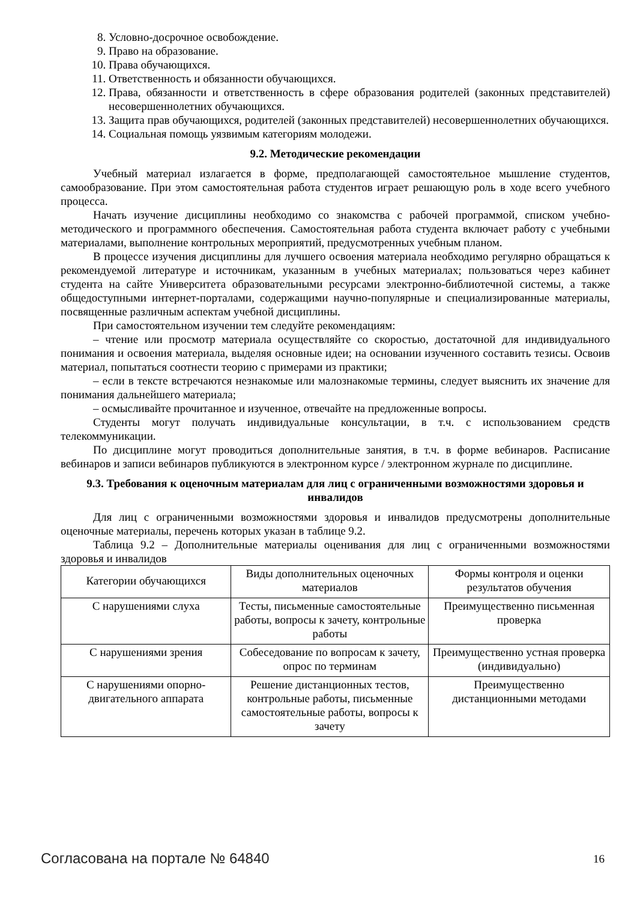8. Условно-досрочное освобождение.
9. Право на образование.
10. Права обучающихся.
11. Ответственность и обязанности обучающихся.
12. Права, обязанности и ответственность в сфере образования родителей (законных представителей) несовершеннолетних обучающихся.
13. Защита прав обучающихся, родителей (законных представителей) несовершеннолетних обучающихся.
14. Социальная помощь уязвимым категориям молодежи.
9.2. Методические рекомендации
Учебный материал излагается в форме, предполагающей самостоятельное мышление студентов, самообразование. При этом самостоятельная работа студентов играет решающую роль в ходе всего учебного процесса.
Начать изучение дисциплины необходимо со знакомства с рабочей программой, списком учебно-методического и программного обеспечения. Самостоятельная работа студента включает работу с учебными материалами, выполнение контрольных мероприятий, предусмотренных учебным планом.
В процессе изучения дисциплины для лучшего освоения материала необходимо регулярно обращаться к рекомендуемой литературе и источникам, указанным в учебных материалах; пользоваться через кабинет студента на сайте Университета образовательными ресурсами электронно-библиотечной системы, а также общедоступными интернет-порталами, содержащими научно-популярные и специализированные материалы, посвященные различным аспектам учебной дисциплины.
При самостоятельном изучении тем следуйте рекомендациям:
– чтение или просмотр материала осуществляйте со скоростью, достаточной для индивидуального понимания и освоения материала, выделяя основные идеи; на основании изученного составить тезисы. Освоив материал, попытаться соотнести теорию с примерами из практики;
– если в тексте встречаются незнакомые или малознакомые термины, следует выяснить их значение для понимания дальнейшего материала;
– осмысливайте прочитанное и изученное, отвечайте на предложенные вопросы.
Студенты могут получать индивидуальные консультации, в т.ч. с использованием средств телекоммуникации.
По дисциплине могут проводиться дополнительные занятия, в т.ч. в форме вебинаров. Расписание вебинаров и записи вебинаров публикуются в электронном курсе / электронном журнале по дисциплине.
9.3. Требования к оценочным материалам для лиц с ограниченными возможностями здоровья и инвалидов
Для лиц с ограниченными возможностями здоровья и инвалидов предусмотрены дополнительные оценочные материалы, перечень которых указан в таблице 9.2.
Таблица 9.2 – Дополнительные материалы оценивания для лиц с ограниченными возможностями здоровья и инвалидов
| Категории обучающихся | Виды дополнительных оценочных материалов | Формы контроля и оценки результатов обучения |
| С нарушениями слуха | Тесты, письменные самостоятельные работы, вопросы к зачету, контрольные работы | Преимущественно письменная проверка |
| С нарушениями зрения | Собеседование по вопросам к зачету, опрос по терминам | Преимущественно устная проверка (индивидуально) |
| С нарушениями опорно-двигательного аппарата | Решение дистанционных тестов, контрольные работы, письменные самостоятельные работы, вопросы к зачету | Преимущественно дистанционными методами |
Согласована на портале № 64840 16